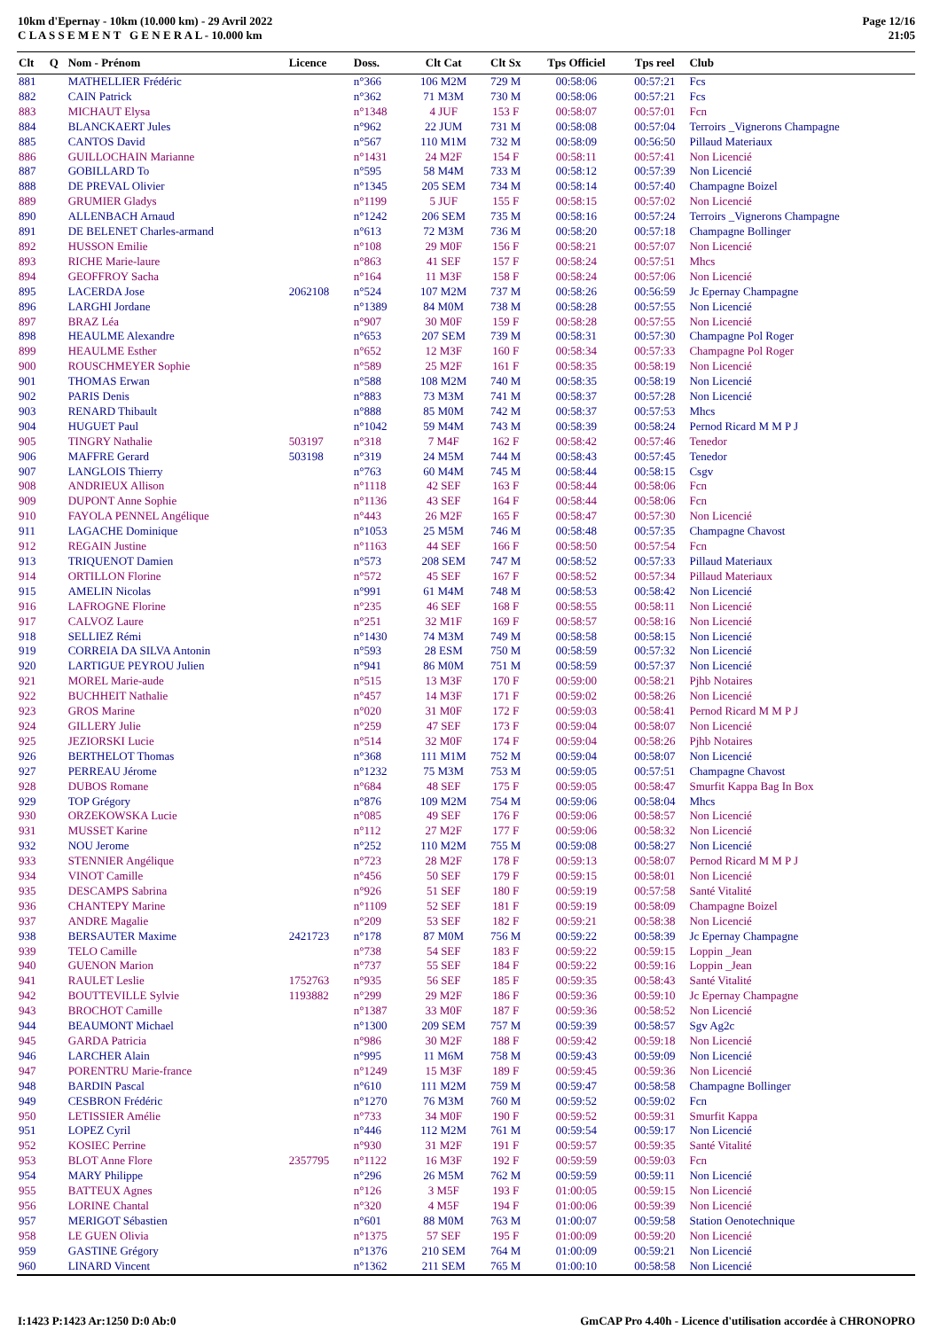10km d'Epernay - 10km (10.000 km) - 29 Avril 2022
C L A S S E M E N T G E N E R A L - 10.000 km
Page 12/16
21:05
| Clt | Q | Nom - Prénom | Licence | Doss. | Clt Cat | Clt Sx | Tps Officiel | Tps reel | Club |
| --- | --- | --- | --- | --- | --- | --- | --- | --- | --- |
| 881 | | MATHELLIER Frédéric | | n°366 | 106 M2M | 729 M | 00:58:06 | 00:57:21 | Fcs |
| 882 | | CAIN Patrick | | n°362 | 71 M3M | 730 M | 00:58:06 | 00:57:21 | Fcs |
| 883 | | MICHAUT Elysa | | n°1348 | 4 JUF | 153 F | 00:58:07 | 00:57:01 | Fcn |
| 884 | | BLANCKAERT Jules | | n°962 | 22 JUM | 731 M | 00:58:08 | 00:57:04 | Terroirs _Vignerons Champagne |
| 885 | | CANTOS David | | n°567 | 110 M1M | 732 M | 00:58:09 | 00:56:50 | Pillaud Materiaux |
| 886 | | GUILLOCHAIN Marianne | | n°1431 | 24 M2F | 154 F | 00:58:11 | 00:57:41 | Non Licencié |
| 887 | | GOBILLARD To | | n°595 | 58 M4M | 733 M | 00:58:12 | 00:57:39 | Non Licencié |
| 888 | | DE PREVAL Olivier | | n°1345 | 205 SEM | 734 M | 00:58:14 | 00:57:40 | Champagne Boizel |
| 889 | | GRUMIER Gladys | | n°1199 | 5 JUF | 155 F | 00:58:15 | 00:57:02 | Non Licencié |
| 890 | | ALLENBACH Arnaud | | n°1242 | 206 SEM | 735 M | 00:58:16 | 00:57:24 | Terroirs _Vignerons Champagne |
| 891 | | DE BELENET Charles-armand | | n°613 | 72 M3M | 736 M | 00:58:20 | 00:57:18 | Champagne Bollinger |
| 892 | | HUSSON Emilie | | n°108 | 29 M0F | 156 F | 00:58:21 | 00:57:07 | Non Licencié |
| 893 | | RICHE Marie-laure | | n°863 | 41 SEF | 157 F | 00:58:24 | 00:57:51 | Mhcs |
| 894 | | GEOFFROY Sacha | | n°164 | 11 M3F | 158 F | 00:58:24 | 00:57:06 | Non Licencié |
| 895 | | LACERDA Jose | 2062108 | n°524 | 107 M2M | 737 M | 00:58:26 | 00:56:59 | Jc Epernay Champagne |
| 896 | | LARGHI Jordane | | n°1389 | 84 M0M | 738 M | 00:58:28 | 00:57:55 | Non Licencié |
| 897 | | BRAZ Léa | | n°907 | 30 M0F | 159 F | 00:58:28 | 00:57:55 | Non Licencié |
| 898 | | HEAULME Alexandre | | n°653 | 207 SEM | 739 M | 00:58:31 | 00:57:30 | Champagne Pol Roger |
| 899 | | HEAULME Esther | | n°652 | 12 M3F | 160 F | 00:58:34 | 00:57:33 | Champagne Pol Roger |
| 900 | | ROUSCHMEYER Sophie | | n°589 | 25 M2F | 161 F | 00:58:35 | 00:58:19 | Non Licencié |
| 901 | | THOMAS Erwan | | n°588 | 108 M2M | 740 M | 00:58:35 | 00:58:19 | Non Licencié |
| 902 | | PARIS Denis | | n°883 | 73 M3M | 741 M | 00:58:37 | 00:57:28 | Non Licencié |
| 903 | | RENARD Thibault | | n°888 | 85 M0M | 742 M | 00:58:37 | 00:57:53 | Mhcs |
| 904 | | HUGUET Paul | | n°1042 | 59 M4M | 743 M | 00:58:39 | 00:58:24 | Pernod Ricard M M P J |
| 905 | | TINGRY Nathalie | 503197 | n°318 | 7 M4F | 162 F | 00:58:42 | 00:57:46 | Tenedor |
| 906 | | MAFFRE Gerard | 503198 | n°319 | 24 M5M | 744 M | 00:58:43 | 00:57:45 | Tenedor |
| 907 | | LANGLOIS Thierry | | n°763 | 60 M4M | 745 M | 00:58:44 | 00:58:15 | Csgv |
| 908 | | ANDRIEUX Allison | | n°1118 | 42 SEF | 163 F | 00:58:44 | 00:58:06 | Fcn |
| 909 | | DUPONT Anne Sophie | | n°1136 | 43 SEF | 164 F | 00:58:44 | 00:58:06 | Fcn |
| 910 | | FAYOLA PENNEL Angélique | | n°443 | 26 M2F | 165 F | 00:58:47 | 00:57:30 | Non Licencié |
| 911 | | LAGACHE Dominique | | n°1053 | 25 M5M | 746 M | 00:58:48 | 00:57:35 | Champagne Chavost |
| 912 | | REGAIN Justine | | n°1163 | 44 SEF | 166 F | 00:58:50 | 00:57:54 | Fcn |
| 913 | | TRIQUENOT Damien | | n°573 | 208 SEM | 747 M | 00:58:52 | 00:57:33 | Pillaud Materiaux |
| 914 | | ORTILLON Florine | | n°572 | 45 SEF | 167 F | 00:58:52 | 00:57:34 | Pillaud Materiaux |
| 915 | | AMELIN Nicolas | | n°991 | 61 M4M | 748 M | 00:58:53 | 00:58:42 | Non Licencié |
| 916 | | LAFROGNE Florine | | n°235 | 46 SEF | 168 F | 00:58:55 | 00:58:11 | Non Licencié |
| 917 | | CALVOZ Laure | | n°251 | 32 M1F | 169 F | 00:58:57 | 00:58:16 | Non Licencié |
| 918 | | SELLIEZ Rémi | | n°1430 | 74 M3M | 749 M | 00:58:58 | 00:58:15 | Non Licencié |
| 919 | | CORREIA DA SILVA Antonin | | n°593 | 28 ESM | 750 M | 00:58:59 | 00:57:32 | Non Licencié |
| 920 | | LARTIGUE PEYROU Julien | | n°941 | 86 M0M | 751 M | 00:58:59 | 00:57:37 | Non Licencié |
| 921 | | MOREL Marie-aude | | n°515 | 13 M3F | 170 F | 00:59:00 | 00:58:21 | Pjhb Notaires |
| 922 | | BUCHHEIT Nathalie | | n°457 | 14 M3F | 171 F | 00:59:02 | 00:58:26 | Non Licencié |
| 923 | | GROS Marine | | n°020 | 31 M0F | 172 F | 00:59:03 | 00:58:41 | Pernod Ricard M M P J |
| 924 | | GILLERY Julie | | n°259 | 47 SEF | 173 F | 00:59:04 | 00:58:07 | Non Licencié |
| 925 | | JEZIORSKI Lucie | | n°514 | 32 M0F | 174 F | 00:59:04 | 00:58:26 | Pjhb Notaires |
| 926 | | BERTHELOT Thomas | | n°368 | 111 M1M | 752 M | 00:59:04 | 00:58:07 | Non Licencié |
| 927 | | PERREAU Jérome | | n°1232 | 75 M3M | 753 M | 00:59:05 | 00:57:51 | Champagne Chavost |
| 928 | | DUBOS Romane | | n°684 | 48 SEF | 175 F | 00:59:05 | 00:58:47 | Smurfit Kappa Bag In Box |
| 929 | | TOP Grégory | | n°876 | 109 M2M | 754 M | 00:59:06 | 00:58:04 | Mhcs |
| 930 | | ORZEKOWSKA Lucie | | n°085 | 49 SEF | 176 F | 00:59:06 | 00:58:57 | Non Licencié |
| 931 | | MUSSET Karine | | n°112 | 27 M2F | 177 F | 00:59:06 | 00:58:32 | Non Licencié |
| 932 | | NOU Jerome | | n°252 | 110 M2M | 755 M | 00:59:08 | 00:58:27 | Non Licencié |
| 933 | | STENNIER Angélique | | n°723 | 28 M2F | 178 F | 00:59:13 | 00:58:07 | Pernod Ricard M M P J |
| 934 | | VINOT Camille | | n°456 | 50 SEF | 179 F | 00:59:15 | 00:58:01 | Non Licencié |
| 935 | | DESCAMPS Sabrina | | n°926 | 51 SEF | 180 F | 00:59:19 | 00:57:58 | Santé Vitalité |
| 936 | | CHANTEPY Marine | | n°1109 | 52 SEF | 181 F | 00:59:19 | 00:58:09 | Champagne Boizel |
| 937 | | ANDRE Magalie | | n°209 | 53 SEF | 182 F | 00:59:21 | 00:58:38 | Non Licencié |
| 938 | | BERSAUTER Maxime | 2421723 | n°178 | 87 M0M | 756 M | 00:59:22 | 00:58:39 | Jc Epernay Champagne |
| 939 | | TELO Camille | | n°738 | 54 SEF | 183 F | 00:59:22 | 00:59:15 | Loppin _Jean |
| 940 | | GUENON Marion | | n°737 | 55 SEF | 184 F | 00:59:22 | 00:59:16 | Loppin _Jean |
| 941 | | RAULET Leslie | 1752763 | n°935 | 56 SEF | 185 F | 00:59:35 | 00:58:43 | Santé Vitalité |
| 942 | | BOUTTEVILLE Sylvie | 1193882 | n°299 | 29 M2F | 186 F | 00:59:36 | 00:59:10 | Jc Epernay Champagne |
| 943 | | BROCHOT Camille | | n°1387 | 33 M0F | 187 F | 00:59:36 | 00:58:52 | Non Licencié |
| 944 | | BEAUMONT Michael | | n°1300 | 209 SEM | 757 M | 00:59:39 | 00:58:57 | Sgv Ag2c |
| 945 | | GARDA Patricia | | n°986 | 30 M2F | 188 F | 00:59:42 | 00:59:18 | Non Licencié |
| 946 | | LARCHER Alain | | n°995 | 11 M6M | 758 M | 00:59:43 | 00:59:09 | Non Licencié |
| 947 | | PORENTRU Marie-france | | n°1249 | 15 M3F | 189 F | 00:59:45 | 00:59:36 | Non Licencié |
| 948 | | BARDIN Pascal | | n°610 | 111 M2M | 759 M | 00:59:47 | 00:58:58 | Champagne Bollinger |
| 949 | | CESBRON Frédéric | | n°1270 | 76 M3M | 760 M | 00:59:52 | 00:59:02 | Fcn |
| 950 | | LETISSIER Amélie | | n°733 | 34 M0F | 190 F | 00:59:52 | 00:59:31 | Smurfit Kappa |
| 951 | | LOPEZ Cyril | | n°446 | 112 M2M | 761 M | 00:59:54 | 00:59:17 | Non Licencié |
| 952 | | KOSIEC Perrine | | n°930 | 31 M2F | 191 F | 00:59:57 | 00:59:35 | Santé Vitalité |
| 953 | | BLOT Anne Flore | 2357795 | n°1122 | 16 M3F | 192 F | 00:59:59 | 00:59:03 | Fcn |
| 954 | | MARY Philippe | | n°296 | 26 M5M | 762 M | 00:59:59 | 00:59:11 | Non Licencié |
| 955 | | BATTEUX Agnes | | n°126 | 3 M5F | 193 F | 01:00:05 | 00:59:15 | Non Licencié |
| 956 | | LORINE Chantal | | n°320 | 4 M5F | 194 F | 01:00:06 | 00:59:39 | Non Licencié |
| 957 | | MERIGOT Sébastien | | n°601 | 88 M0M | 763 M | 01:00:07 | 00:59:58 | Station Oenotechnique |
| 958 | | LE GUEN Olivia | | n°1375 | 57 SEF | 195 F | 01:00:09 | 00:59:20 | Non Licencié |
| 959 | | GASTINE Grégory | | n°1376 | 210 SEM | 764 M | 01:00:09 | 00:59:21 | Non Licencié |
| 960 | | LINARD Vincent | | n°1362 | 211 SEM | 765 M | 01:00:10 | 00:58:58 | Non Licencié |
I:1423 P:1423 Ar:1250 D:0 Ab:0 GmCAP Pro 4.40h - Licence d'utilisation accordée à CHRONOPRO